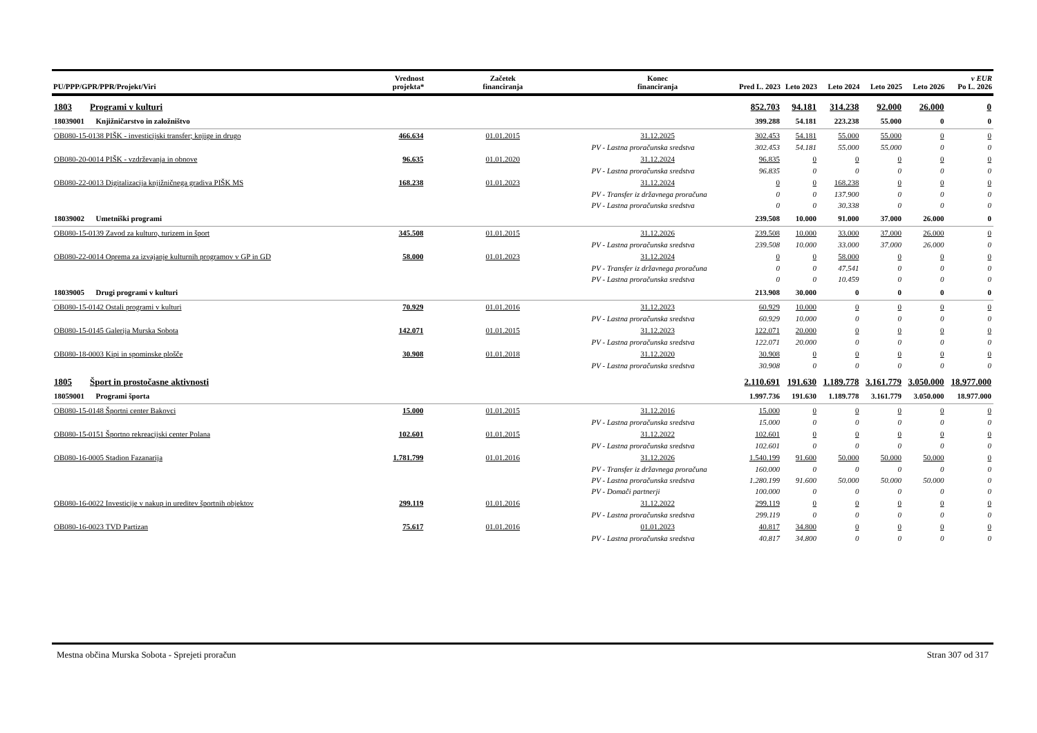| PU/PPP/GPR/PPR/Projekt/Viri | | Vrednost projekta* | Začetek financiranja | Konec financiranja | Pred L. 2023 | Leto 2023 | Leto 2024 | Leto 2025 | Leto 2026 | v EUR Po L. 2026 |
| --- | --- | --- | --- | --- | --- | --- | --- | --- | --- | --- |
| 1803 Programi v kulturi | | | | | 852.703 | 94.181 | 314.238 | 92.000 | 26.000 | 0 |
| 18039001 Knjižničarstvo in založništvo | | | | | 399.288 | 54.181 | 223.238 | 55.000 | 0 | 0 |
| OB080-15-0138 PIŠK - investicijski transfer; knjige in drugo | | 466.634 | 01.01.2015 | 31.12.2025 | 302.453 | 54.181 | 55.000 | 55.000 | 0 | 0 |
| | PV - Lastna proračunska sredstva | | | | 302.453 | 54.181 | 55.000 | 55.000 | 0 | 0 |
| OB080-20-0014 PIŠK - vzdrževanja in obnove | | 96.635 | 01.01.2020 | 31.12.2024 | 96.835 | 0 | 0 | 0 | 0 | 0 |
| | PV - Lastna proračunska sredstva | | | | 96.835 | 0 | 0 | 0 | 0 | 0 |
| OB080-22-0013 Digitalizacija knjižničnega gradiva PIŠK MS | | 168.238 | 01.01.2023 | 31.12.2024 | 0 | 0 | 168.238 | 0 | 0 | 0 |
| | PV - Transfer iz državnega proračuna | | | | 0 | 0 | 137.900 | 0 | 0 | 0 |
| | PV - Lastna proračunska sredstva | | | | 0 | 0 | 30.338 | 0 | 0 | 0 |
| 18039002 Umetniški programi | | | | | 239.508 | 10.000 | 91.000 | 37.000 | 26.000 | 0 |
| OB080-15-0139 Zavod za kulturo, turizem in šport | | 345.508 | 01.01.2015 | 31.12.2026 | 239.508 | 10.000 | 33.000 | 37.000 | 26.000 | 0 |
| | PV - Lastna proračunska sredstva | | | | 239.508 | 10.000 | 33.000 | 37.000 | 26.000 | 0 |
| OB080-22-0014 Oprema za izvajanje kulturnih programov v GP in GD | | 58.000 | 01.01.2023 | 31.12.2024 | 0 | 0 | 58.000 | 0 | 0 | 0 |
| | PV - Transfer iz državnega proračuna | | | | 0 | 0 | 47.541 | 0 | 0 | 0 |
| | PV - Lastna proračunska sredstva | | | | 0 | 0 | 10.459 | 0 | 0 | 0 |
| 18039005 Drugi programi v kulturi | | | | | 213.908 | 30.000 | 0 | 0 | 0 | 0 |
| OB080-15-0142 Ostali programi v kulturi | | 70.929 | 01.01.2016 | 31.12.2023 | 60.929 | 10.000 | 0 | 0 | 0 | 0 |
| | PV - Lastna proračunska sredstva | | | | 60.929 | 10.000 | 0 | 0 | 0 | 0 |
| OB080-15-0145 Galerija Murska Sobota | | 142.071 | 01.01.2015 | 31.12.2023 | 122.071 | 20.000 | 0 | 0 | 0 | 0 |
| | PV - Lastna proračunska sredstva | | | | 122.071 | 20.000 | 0 | 0 | 0 | 0 |
| OB080-18-0003 Kipi in spominske plošče | | 30.908 | 01.01.2018 | 31.12.2020 | 30.908 | 0 | 0 | 0 | 0 | 0 |
| | PV - Lastna proračunska sredstva | | | | 30.908 | 0 | 0 | 0 | 0 | 0 |
| 1805 Šport in prostočasne aktivnosti | | | | | 2.110.691 | 191.630 | 1.189.778 | 3.161.779 | 3.050.000 | 18.977.000 |
| 18059001 Programi športa | | | | | 1.997.736 | 191.630 | 1.189.778 | 3.161.779 | 3.050.000 | 18.977.000 |
| OB080-15-0148 Športni center Bakovci | | 15.000 | 01.01.2015 | 31.12.2016 | 15.000 | 0 | 0 | 0 | 0 | 0 |
| | PV - Lastna proračunska sredstva | | | | 15.000 | 0 | 0 | 0 | 0 | 0 |
| OB080-15-0151 Športno rekreacijski center Polana | | 102.601 | 01.01.2015 | 31.12.2022 | 102.601 | 0 | 0 | 0 | 0 | 0 |
| | PV - Lastna proračunska sredstva | | | | 102.601 | 0 | 0 | 0 | 0 | 0 |
| OB080-16-0005 Stadion Fazanarija | | 1.781.799 | 01.01.2016 | 31.12.2026 | 1.540.199 | 91.600 | 50.000 | 50.000 | 50.000 | 0 |
| | PV - Transfer iz državnega proračuna | | | | 160.000 | 0 | 0 | 0 | 0 | 0 |
| | PV - Lastna proračunska sredstva | | | | 1.280.199 | 91.600 | 50.000 | 50.000 | 50.000 | 0 |
| | PV - Domači partnerji | | | | 100.000 | 0 | 0 | 0 | 0 | 0 |
| OB080-16-0022 Investicije v nakup in ureditev športnih objektov | | 299.119 | 01.01.2016 | 31.12.2022 | 299.119 | 0 | 0 | 0 | 0 | 0 |
| | PV - Lastna proračunska sredstva | | | | 299.119 | 0 | 0 | 0 | 0 | 0 |
| OB080-16-0023 TVD Partizan | | 75.617 | 01.01.2016 | 01.01.2023 | 40.817 | 34.800 | 0 | 0 | 0 | 0 |
| | PV - Lastna proračunska sredstva | | | | 40.817 | 34.800 | 0 | 0 | 0 | 0 |
Mestna občina Murska Sobota - Sprejeti proračun Stran 307 od 317